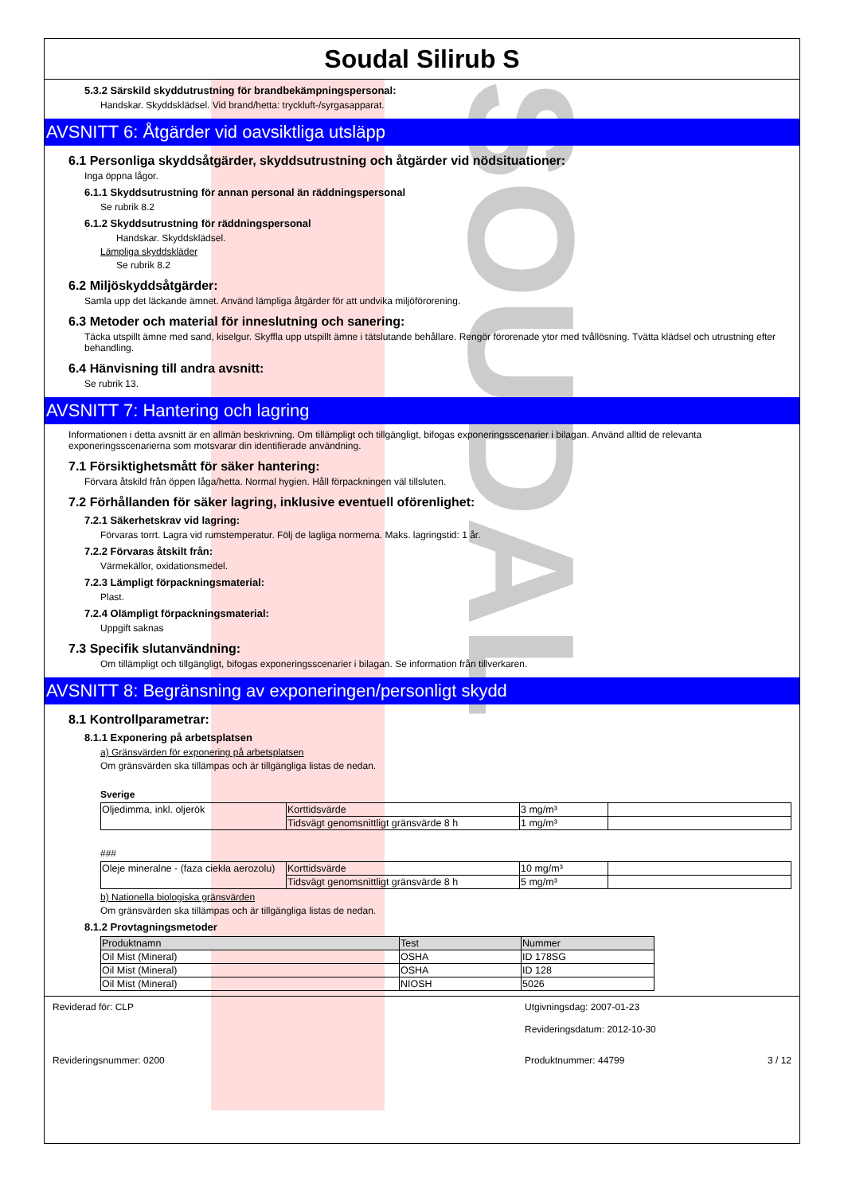SOUDAL
Soudal Silirub S
5.3.2 Särskild skyddutrustning för brandbekämpningspersonal:
Handskar. Skyddsklädsel. Vid brand/hetta: tryckluft-/syrgasapparat.
AVSNITT 6: Åtgärder vid oavsiktliga utsläpp
6.1 Personliga skyddsåtgärder, skyddsutrustning och åtgärder vid nödsituationer:
Inga öppna lågor.
6.1.1 Skyddsutrustning för annan personal än räddningspersonal
Se rubrik 8.2
6.1.2 Skyddsutrustning för räddningspersonal
Handskar. Skyddsklädsel.
Lämpliga skyddskläder
Se rubrik 8.2
6.2 Miljöskyddsåtgärder:
Samla upp det läckande ämnet. Använd lämpliga åtgärder för att undvika miljöförorening.
6.3 Metoder och material för inneslutning och sanering:
Täcka utspillt ämne med sand, kiselgur. Skyffla upp utspillt ämne i tätslutande behållare. Rengör förorenade ytor med tvållösning. Tvätta klädsel och utrustning efter behandling.
6.4 Hänvisning till andra avsnitt:
Se rubrik 13.
AVSNITT 7: Hantering och lagring
Informationen i detta avsnitt är en allmän beskrivning. Om tillämpligt och tillgängligt, bifogas exponeringsscenarier i bilagan. Använd alltid de relevanta exponeringsscenarierna som motsvarar din identifierade användning.
7.1 Försiktighetsmått för säker hantering:
Förvara åtskild från öppen låga/hetta. Normal hygien. Håll förpackningen väl tillsluten.
7.2 Förhållanden för säker lagring, inklusive eventuell oförenlighet:
7.2.1 Säkerhetskrav vid lagring:
Förvaras torrt. Lagra vid rumstemperatur. Följ de lagliga normerna. Maks. lagringstid: 1 år.
7.2.2 Förvaras åtskilt från:
Värmekällor, oxidationsmedel.
7.2.3 Lämpligt förpackningsmaterial:
Plast.
7.2.4 Olämpligt förpackningsmaterial:
Uppgift saknas
7.3 Specifik slutanvändning:
Om tillämpligt och tillgängligt, bifogas exponeringsscenarier i bilagan. Se information från tillverkaren.
AVSNITT 8: Begränsning av exponeringen/personligt skydd
8.1 Kontrollparametrar:
8.1.1 Exponering på arbetsplatsen
a) Gränsvärden för exponering på arbetsplatsen
Om gränsvärden ska tillämpas och är tillgängliga listas de nedan.
Sverige
| Oljedimma, inkl. oljerök | Korttidsvärde | 3 mg/m³ | |
| | Tidsvägt genomsnittligt gränsvärde 8 h | 1 mg/m³ | |
###
| Oleje mineralne - (faza ciekła aerozolu) | Korttidsvärde | 10 mg/m³ | |
| | Tidsvägt genomsnittligt gränsvärde 8 h | 5 mg/m³ | |
b) Nationella biologiska gränsvärden
Om gränsvärden ska tillämpas och är tillgängliga listas de nedan.
8.1.2 Provtagningsmetoder
| Produktnamn | Test | Nummer |
| --- | --- | --- |
| Oil Mist (Mineral) | OSHA | ID 178SG |
| Oil Mist (Mineral) | OSHA | ID 128 |
| Oil Mist (Mineral) | NIOSH | 5026 |
Reviderad för: CLP Utgivningsdag: 2007-01-23
Revideringsdatum: 2012-10-30
Revideringsnummer: 0200 Produktnummer: 44799 3 / 12